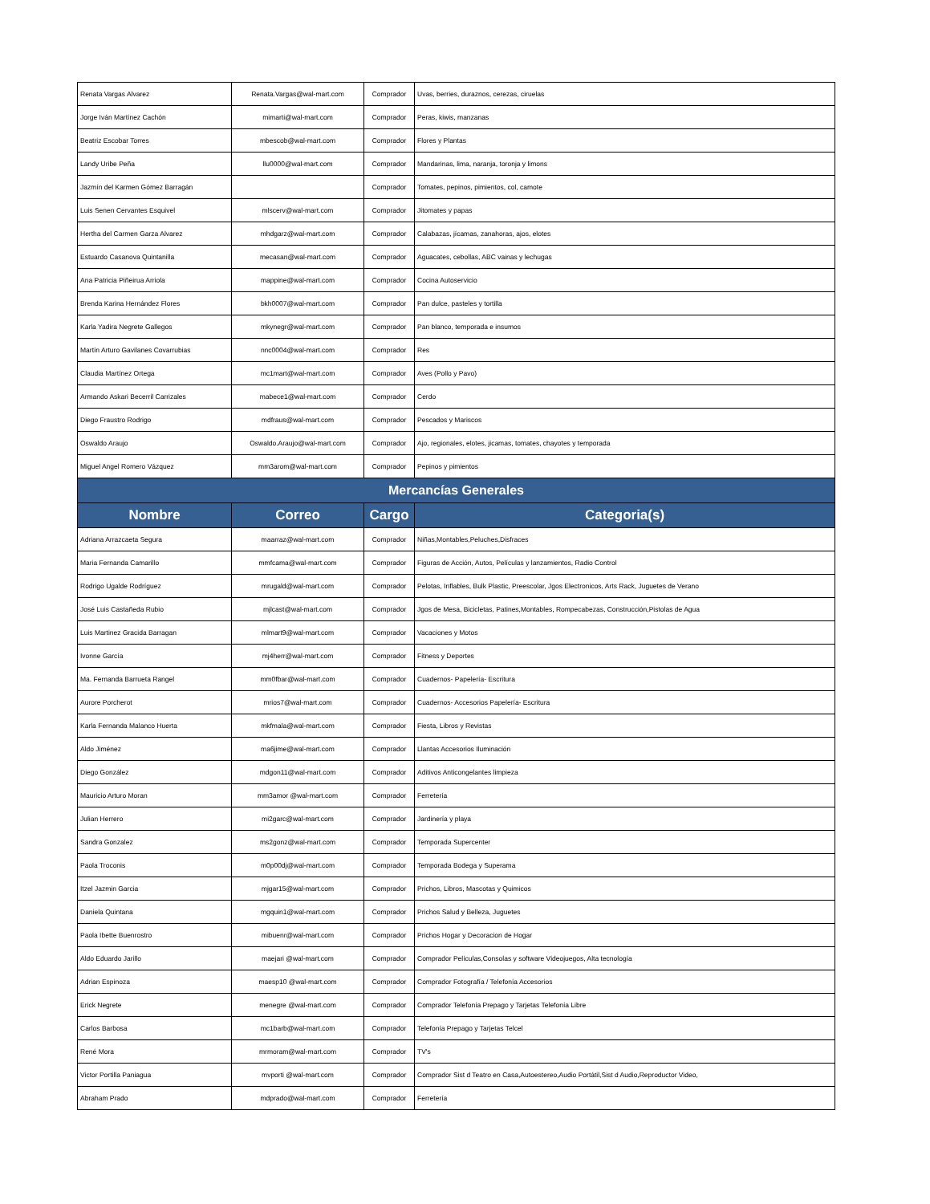| Renata Vargas Alvarez | Renata.Vargas@wal-mart.com | Comprador | Uvas, berries, duraznos, cerezas, ciruelas |
| Jorge Iván Martínez Cachón | mimarti@wal-mart.com | Comprador | Peras, kiwis, manzanas |
| Beatriz Escobar Torres | mbescob@wal-mart.com | Comprador | Flores y Plantas |
| Landy Uribe Peña | llu0000@wal-mart.com | Comprador | Mandarinas, lima, naranja, toronja y limons |
| Jazmín del Karmen Gómez Barragán | | Comprador | Tomates, pepinos, pimientos, col, camote |
| Luis Senen Cervantes Esquivel | mlscerv@wal-mart.com | Comprador | Jitomates y papas |
| Hertha del Carmen Garza Alvarez | mhdgarz@wal-mart.com | Comprador | Calabazas, jícamas, zanahoras, ajos, elotes |
| Estuardo Casanova Quintanilla | mecasan@wal-mart.com | Comprador | Aguacates, cebollas, ABC vainas y lechugas |
| Ana Patricia Piñeirua Arriola | mappine@wal-mart.com | Comprador | Cocina Autoservicio |
| Brenda Karina Hernández Flores | bkh0007@wal-mart.com | Comprador | Pan dulce, pasteles y tortilla |
| Karla Yadira Negrete Gallegos | mkynegr@wal-mart.com | Comprador | Pan blanco, temporada e insumos |
| Martín Arturo Gavilanes Covarrubias | nnc0004@wal-mart.com | Comprador | Res |
| Claudia Martínez Ortega | mc1mart@wal-mart.com | Comprador | Aves (Pollo y Pavo) |
| Armando Askari Becerril Carrizales | mabece1@wal-mart.com | Comprador | Cerdo |
| Diego Fraustro Rodrigo | mdfraus@wal-mart.com | Comprador | Pescados y Mariscos |
| Oswaldo Araujo | Oswaldo.Araujo@wal-mart.com | Comprador | Ajo, regionales, elotes, jicamas, tomates, chayotes y temporada |
| Miguel Angel Romero Vázquez | mm3arom@wal-mart.com | Comprador | Pepinos y pimientos |
| Mercancías Generales | | | |
| Nombre | Correo | Cargo | Categoria(s) |
| Adriana Arrazcaeta Segura | maarraz@wal-mart.com | Comprador | Niñas,Montables,Peluches,Disfraces |
| Maria Fernanda Camarillo | mmfcama@wal-mart.com | Comprador | Figuras de Acción, Autos, Películas y lanzamientos, Radio Control |
| Rodrigo Ugalde Rodríguez | mrugald@wal-mart.com | Comprador | Pelotas, Inflables, Bulk Plastic, Preescolar, Jgos Electronicos, Arts Rack, Juguetes de Verano |
| José Luis Castañeda Rubio | mjlcast@wal-mart.com | Comprador | Jgos de Mesa, Bicicletas, Patines,Montables, Rompecabezas, Construcción,Pistolas de Agua |
| Luis Martinez Gracida Barragan | mlmart9@wal-mart.com | Comprador | Vacaciones y Motos |
| Ivonne García | mj4herr@wal-mart.com | Comprador | Fitness y Deportes |
| Ma. Fernanda Barrueta Rangel | mm0fbar@wal-mart.com | Comprador | Cuadernos- Papelería- Escritura |
| Aurore Porcherot | mrios7@wal-mart.com | Comprador | Cuadernos- Accesorios Papelería- Escritura |
| Karla Fernanda Malanco Huerta | mkfmala@wal-mart.com | Comprador | Fiesta, Libros y Revistas |
| Aldo Jiménez | ma6jime@wal-mart.com | Comprador | Llantas Accesorios Iluminación |
| Diego González | mdgon11@wal-mart.com | Comprador | Aditivos Anticongelantes limpieza |
| Mauricio Arturo Moran | mm3amor @wal-mart.com | Comprador | Ferretería |
| Julian Herrero | mi2garc@wal-mart.com | Comprador | Jardinería y playa |
| Sandra Gonzalez | ms2gonz@wal-mart.com | Comprador | Temporada Supercenter |
| Paola Troconis | m0p00dj@wal-mart.com | Comprador | Temporada Bodega y Superama |
| Itzel Jazmin Garcia | mjgar15@wal-mart.com | Comprador | Prichos, Libros, Mascotas y Quimicos |
| Daniela Quintana | mgquin1@wal-mart.com | Comprador | Prichos Salud y Belleza, Juguetes |
| Paola Ibette Buenrostro | mibuenr@wal-mart.com | Comprador | Prichos Hogar y Decoracion de Hogar |
| Aldo Eduardo Jarillo | maejari @wal-mart.com | Comprador | Comprador Películas,Consolas y software Videojuegos, Alta tecnología |
| Adrian Espinoza | maesp10 @wal-mart.com | Comprador | Comprador Fotografía / Telefonía Accesorios |
| Erick Negrete | menegre @wal-mart.com | Comprador | Comprador Telefonía Prepago y Tarjetas Telefonía Libre |
| Carlos Barbosa | mc1barb@wal-mart.com | Comprador | Telefonía Prepago y Tarjetas Telcel |
| René Mora | mrmoram@wal-mart.com | Comprador | TV's |
| Victor Portilla Paniagua | mvporti @wal-mart.com | Comprador | Comprador Sist d Teatro en Casa,Autoestereo,Audio Portátil,Sist d Audio,Reproductor Video, |
| Abraham Prado | mdprado@wal-mart.com | Comprador | Ferretería |